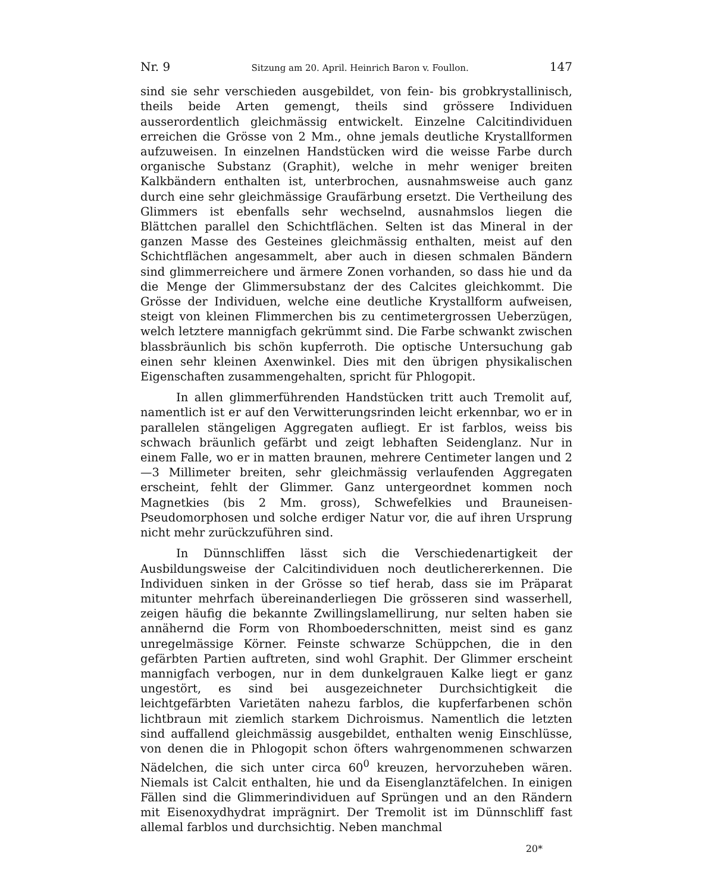Nr. 9 Sitzung am 20. April. Heinrich Baron v. Foullon. 147
sind sie sehr verschieden ausgebildet, von fein- bis grobkrystallinisch, theils beide Arten gemengt, theils sind grössere Individuen ausserordentlich gleichmässig entwickelt. Einzelne Calcitindividuen erreichen die Grösse von 2 Mm., ohne jemals deutliche Krystallformen aufzuweisen. In einzelnen Handstücken wird die weisse Farbe durch organische Substanz (Graphit), welche in mehr weniger breiten Kalkbändern enthalten ist, unterbrochen, ausnahmsweise auch ganz durch eine sehr gleichmässige Graufärbung ersetzt. Die Vertheilung des Glimmers ist ebenfalls sehr wechselnd, ausnahmslos liegen die Blättchen parallel den Schichtflächen. Selten ist das Mineral in der ganzen Masse des Gesteines gleichmässig enthalten, meist auf den Schichtflächen angesammelt, aber auch in diesen schmalen Bändern sind glimmerreichere und ärmere Zonen vorhanden, so dass hie und da die Menge der Glimmersubstanz der des Calcites gleichkommt. Die Grösse der Individuen, welche eine deutliche Krystallform aufweisen, steigt von kleinen Flimmerchen bis zu centimetergrossen Ueberzügen, welch letztere mannigfach gekrümmt sind. Die Farbe schwankt zwischen blassbräunlich bis schön kupferroth. Die optische Untersuchung gab einen sehr kleinen Axenwinkel. Dies mit den übrigen physikalischen Eigenschaften zusammengehalten, spricht für Phlogopit.
In allen glimmerführenden Handstücken tritt auch Tremolit auf, namentlich ist er auf den Verwitterungsrinden leicht erkennbar, wo er in parallelen stängeligen Aggregaten aufliegt. Er ist farblos, weiss bis schwach bräunlich gefärbt und zeigt lebhaften Seidenglanz. Nur in einem Falle, wo er in matten braunen, mehrere Centimeter langen und 2—3 Millimeter breiten, sehr gleichmässig verlaufenden Aggregaten erscheint, fehlt der Glimmer. Ganz untergeordnet kommen noch Magnetkies (bis 2 Mm. gross), Schwefelkies und Brauneisen-Pseudomorphosen und solche erdiger Natur vor, die auf ihren Ursprung nicht mehr zurückzuführen sind.
In Dünnschliffen lässt sich die Verschiedenartigkeit der Ausbildungsweise der Calcitindividuen noch deutlichererkennen. Die Individuen sinken in der Grösse so tief herab, dass sie im Präparat mitunter mehrfach übereinanderliegen Die grösseren sind wasserhell, zeigen häufig die bekannte Zwillingslamellirung, nur selten haben sie annähernd die Form von Rhomboederschnitten, meist sind es ganz unregelmässige Körner. Feinste schwarze Schüppchen, die in den gefärbten Partien auftreten, sind wohl Graphit. Der Glimmer erscheint mannigfach verbogen, nur in dem dunkelgrauen Kalke liegt er ganz ungestört, es sind bei ausgezeichneter Durchsichtigkeit die leichtgefärbten Varietäten nahezu farblos, die kupferfarbenen schön lichtbraun mit ziemlich starkem Dichroismus. Namentlich die letzten sind auffallend gleichmässig ausgebildet, enthalten wenig Einschlüsse, von denen die in Phlogopit schon öfters wahrgenommenen schwarzen Nädelchen, die sich unter circa 60<sup>0</sup> kreuzen, hervorzuheben wären. Niemals ist Calcit enthalten, hie und da Eisenglanztäfelchen. In einigen Fällen sind die Glimmerindividuen auf Sprüngen und an den Rändern mit Eisenoxydhydrat imprägnirt. Der Tremolit ist im Dünnschliff fast allemal farblos und durchsichtig. Neben manchmal
20*